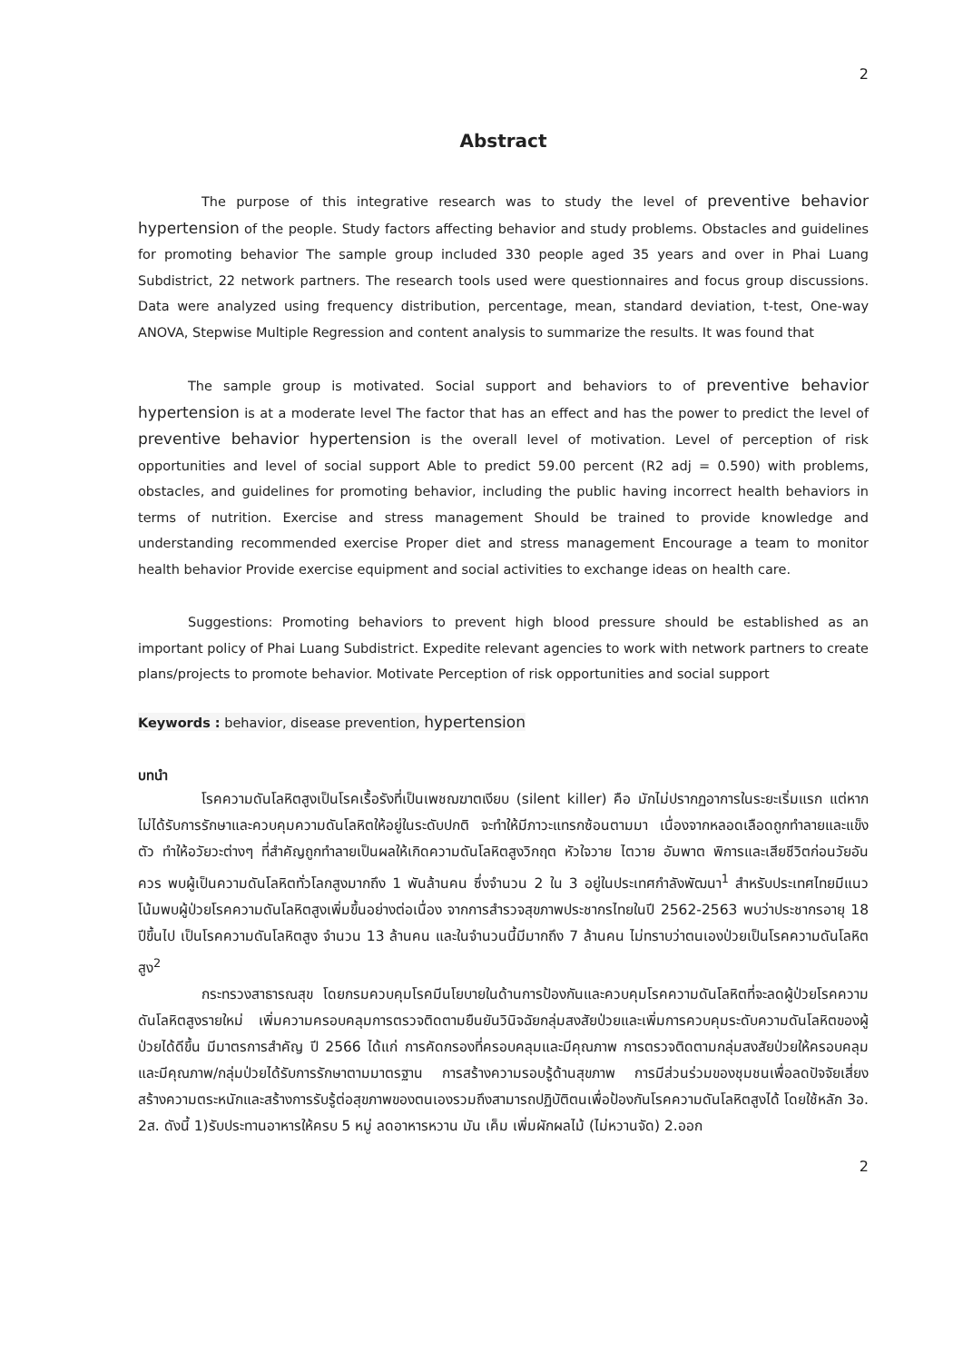2
Abstract
The purpose of this integrative research was to study the level of preventive behavior hypertension of the people. Study factors affecting behavior and study problems. Obstacles and guidelines for promoting behavior The sample group included 330 people aged 35 years and over in Phai Luang Subdistrict, 22 network partners. The research tools used were questionnaires and focus group discussions. Data were analyzed using frequency distribution, percentage, mean, standard deviation, t-test, One-way ANOVA, Stepwise Multiple Regression and content analysis to summarize the results. It was found that
The sample group is motivated. Social support and behaviors to of preventive behavior hypertension is at a moderate level The factor that has an effect and has the power to predict the level of preventive behavior hypertension is the overall level of motivation. Level of perception of risk opportunities and level of social support Able to predict 59.00 percent (R2 adj = 0.590) with problems, obstacles, and guidelines for promoting behavior, including the public having incorrect health behaviors in terms of nutrition. Exercise and stress management Should be trained to provide knowledge and understanding recommended exercise Proper diet and stress management Encourage a team to monitor health behavior Provide exercise equipment and social activities to exchange ideas on health care.
Suggestions: Promoting behaviors to prevent high blood pressure should be established as an important policy of Phai Luang Subdistrict. Expedite relevant agencies to work with network partners to create plans/projects to promote behavior. Motivate Perception of risk opportunities and social support
Keywords : behavior, disease prevention, hypertension
บทนำ
โรคความดันโลหิตสูงเป็นโรคเรื้อรังที่เป็นเพชฌฆาตเงียบ (silent killer) คือ มักไม่ปรากฏอาการในระยะเริ่มแรก แต่หากไม่ได้รับการรักษาและควบคุมความดันโลหิตให้อยู่ในระดับปกติ จะทำให้มีภาวะแทรกซ้อนตามมา เนื่องจากหลอดเลือดถูกทำลายและแข็งตัว ทำให้อวัยวะต่างๆ ที่สำคัญถูกทำลายเป็นผลให้เกิดความดันโลหิตสูงวิกฤต หัวใจวาย ไตวาย อัมพาต พิการและเสียชีวิตก่อนวัยอันควร พบผู้เป็นความดันโลหิตทั่วโลกสูงมากถึง 1 พันล้านคน ซึ่งจำนวน 2 ใน 3 อยู่ในประเทศกำลังพัฒนา<sup>1</sup> สำหรับประเทศไทยมีแนวโน้มพบผู้ป่วยโรคความดันโลหิตสูงเพิ่มขึ้นอย่างต่อเนื่อง จากการสำรวจสุขภาพประชากรไทยในปี 2562-2563 พบว่าประชากรอายุ 18 ปีขึ้นไป เป็นโรคความดันโลหิตสูง จำนวน 13 ล้านคน และในจำนวนนี้มีมากถึง 7 ล้านคน ไม่ทราบว่าตนเองป่วยเป็นโรคความดันโลหิตสูง<sup>2</sup>
กระทรวงสาธารณสุข โดยกรมควบคุมโรคมีนโยบายในด้านการป้องกันและควบคุมโรคความดันโลหิตที่จะลดผู้ป่วยโรคความดันโลหิตสูงรายใหม่ เพิ่มความครอบคลุมการตรวจติดตามยืนยันวินิจฉัยกลุ่มสงสัยป่วยและเพิ่มการควบคุมระดับความดันโลหิตของผู้ป่วยได้ดีขึ้น มีมาตรการสำคัญ ปี 2566 ได้แก่ การคัดกรองที่ครอบคลุมและมีคุณภาพ การตรวจติดตามกลุ่มสงสัยป่วยให้ครอบคลุมและมีคุณภาพ/กลุ่มป่วยได้รับการรักษาตามมาตรฐาน การสร้างความรอบรู้ด้านสุขภาพ การมีส่วนร่วมของชุมชนเพื่อลดปัจจัยเสี่ยง สร้างความตระหนักและสร้างการรับรู้ต่อสุขภาพของตนเองรวมถึงสามารถปฏิบัติตนเพื่อป้องกันโรคความดันโลหิตสูงได้ โดยใช้หลัก 3อ. 2ส. ดังนี้ 1)รับประทานอาหารให้ครบ 5 หมู่ ลดอาหารหวาน มัน เค็ม เพิ่มผักผลไม้ (ไม่หวานจัด) 2.ออก
2